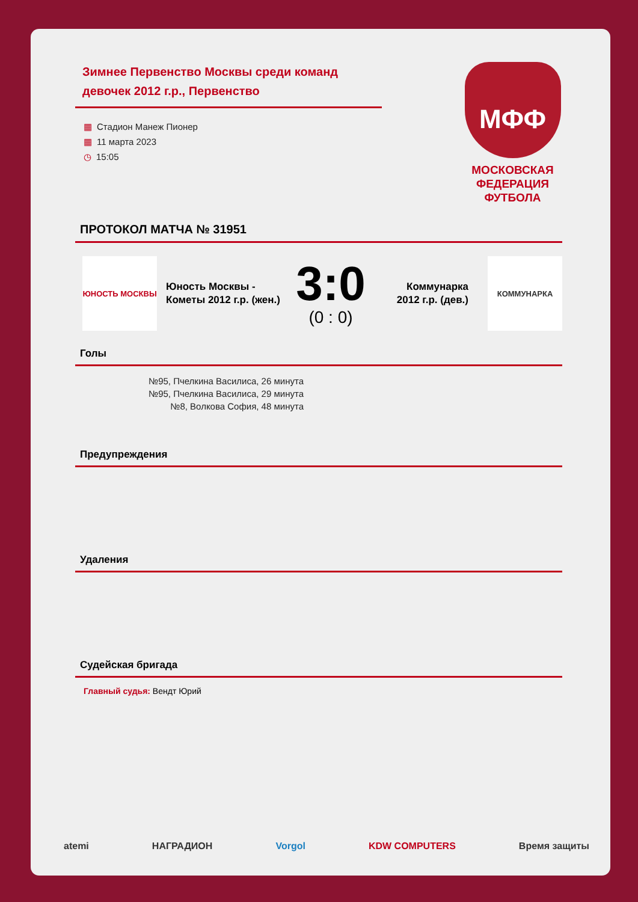Зимнее Первенство Москвы среди команд девочек 2012 г.р., Первенство
▦ Стадион Манеж Пионер
▦ 11 марта 2023
◷ 15:05
МФФ
МОСКОВСКАЯ
ФЕДЕРАЦИЯ
ФУТБОЛА
ПРОТОКОЛ МАТЧА № 31951
ЮНОСТЬ МОСКВЫ
Юность Москвы - Кометы 2012 г.р. (жен.)
3:0
(0 : 0)
Коммунарка 2012 г.р. (дев.)
КОММУНАРКА
Голы
№95, Пчелкина Василиса, 26 минута
№95, Пчелкина Василиса, 29 минута
№8, Волкова София, 48 минута
Предупреждения
Удаления
Судейская бригада
Главный судья: Вендт Юрий
atemi НАГРАДИОН Vorgol KDW COMPUTERS Время защиты